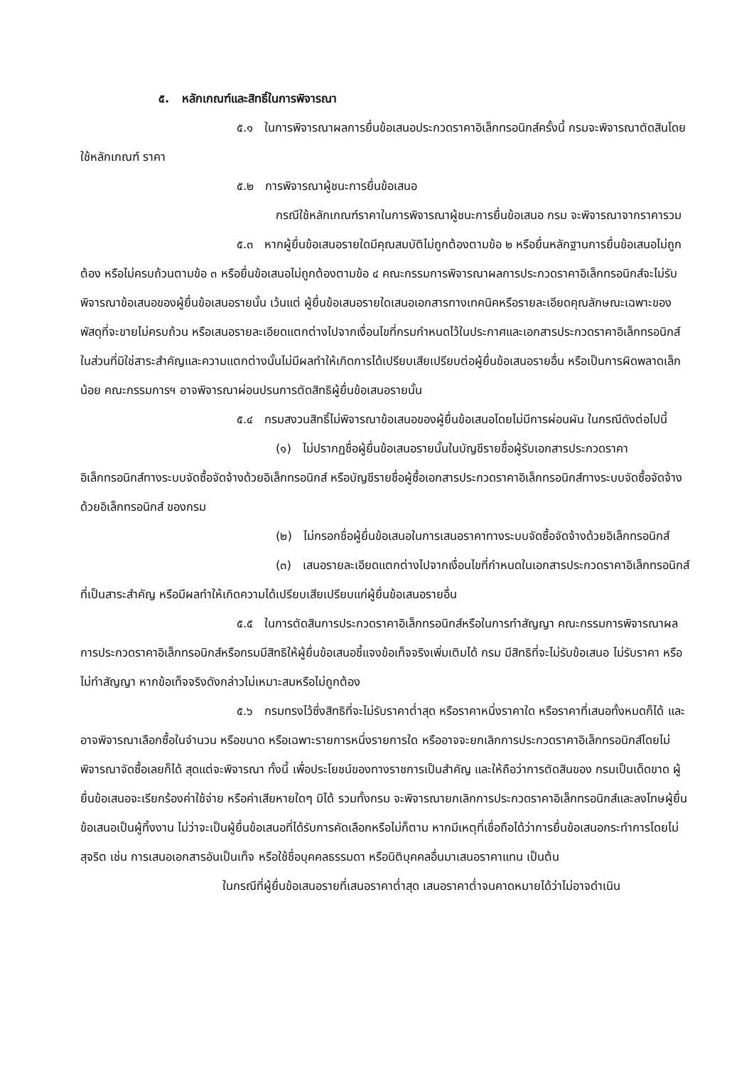๕. หลักเกณฑ์และสิทธิ์ในการพิจารณา
๕.๑ ในการพิจารณาผลการยื่นข้อเสนอประกวดราคาอิเล็กทรอนิกส์ครั้งนี้ กรมจะพิจารณาตัดสินโดยใช้หลักเกณฑ์ ราคา
๕.๒ การพิจารณาผู้ชนะการยื่นข้อเสนอ
กรณีใช้หลักเกณฑ์ราคาในการพิจารณาผู้ชนะการยื่นข้อเสนอ กรม จะพิจารณาจากราคารวม
๕.๓ หากผู้ยื่นข้อเสนอรายใดมีคุณสมบัติไม่ถูกต้องตามข้อ ๒ หรือยื่นหลักฐานการยื่นข้อเสนอไม่ถูกต้อง หรือไม่ครบถ้วนตามข้อ ๓ หรือยื่นข้อเสนอไม่ถูกต้องตามข้อ ๔ คณะกรรมการพิจารณาผลการประกวดราคาอิเล็กทรอนิกส์จะไม่รับพิจารณาข้อเสนอของผู้ยื่นข้อเสนอรายนั้น เว้นแต่ ผู้ยื่นข้อเสนอรายใดเสนอเอกสารทางเทคนิคหรือรายละเอียดคุณลักษณะเฉพาะของพัสดุที่จะขายไม่ครบถ้วน หรือเสนอรายละเอียดแตกต่างไปจากเงื่อนไขที่กรมกำหนดไว้ในประกาศและเอกสารประกวดราคาอิเล็กทรอนิกส์ ในส่วนที่มิใช่สาระสำคัญและความแตกต่างนั้นไม่มีผลทำให้เกิดการได้เปรียบเสียเปรียบต่อผู้ยื่นข้อเสนอรายอื่น หรือเป็นการผิดพลาดเล็กน้อย คณะกรรมการฯ อาจพิจารณาผ่อนปรนการตัดสิทธิผู้ยื่นข้อเสนอรายนั้น
๕.๔ กรมสงวนสิทธิ์ไม่พิจารณาข้อเสนอของผู้ยื่นข้อเสนอโดยไม่มีการผ่อนผัน ในกรณีดังต่อไปนี้
(๑) ไม่ปรากฏชื่อผู้ยื่นข้อเสนอรายนั้นในบัญชีรายชื่อผู้รับเอกสารประกวดราคาอิเล็กทรอนิกส์ทางระบบจัดซื้อจัดจ้างด้วยอิเล็กทรอนิกส์ หรือบัญชีรายชื่อผู้ซื้อเอกสารประกวดราคาอิเล็กทรอนิกส์ทางระบบจัดซื้อจัดจ้างด้วยอิเล็กทรอนิกส์ ของกรม
(๒) ไม่กรอกชื่อผู้ยื่นข้อเสนอในการเสนอราคาทางระบบจัดซื้อจัดจ้างด้วยอิเล็กทรอนิกส์
(๓) เสนอรายละเอียดแตกต่างไปจากเงื่อนไขที่กำหนดในเอกสารประกวดราคาอิเล็กทรอนิกส์ที่เป็นสาระสำคัญ หรือมีผลทำให้เกิดความได้เปรียบเสียเปรียบแก่ผู้ยื่นข้อเสนอรายอื่น
๕.๕ ในการตัดสินการประกวดราคาอิเล็กทรอนิกส์หรือในการทำสัญญา คณะกรรมการพิจารณาผลการประกวดราคาอิเล็กทรอนิกส์หรือกรมมีสิทธิให้ผู้ยื่นข้อเสนอชี้แจงข้อเท็จจริงเพิ่มเติมได้ กรม มีสิทธิที่จะไม่รับข้อเสนอ ไม่รับราคา หรือไม่ทำสัญญา หากข้อเท็จจริงดังกล่าวไม่เหมาะสมหรือไม่ถูกต้อง
๕.๖ กรมทรงไว้ซึ่งสิทธิที่จะไม่รับราคาต่ำสุด หรือราคาหนึ่งราคาใด หรือราคาที่เสนอทั้งหมดก็ได้ และอาจพิจารณาเลือกซื้อในจำนวน หรือขนาด หรือเฉพาะรายการหนึ่งรายการใด หรืออาจจะยกเลิกการประกวดราคาอิเล็กทรอนิกส์โดยไม่พิจารณาจัดซื้อเลยก็ได้ สุดแต่จะพิจารณา ทั้งนี้ เพื่อประโยชน์ของทางราชการเป็นสำคัญ และให้ถือว่าการตัดสินของ กรมเป็นเด็ดขาด ผู้ยื่นข้อเสนอจะเรียกร้องค่าใช้จ่าย หรือค่าเสียหายใดๆ มิได้ รวมทั้งกรม จะพิจารณายกเลิกการประกวดราคาอิเล็กทรอนิกส์และลงโทษผู้ยื่นข้อเสนอเป็นผู้ทิ้งงาน ไม่ว่าจะเป็นผู้ยื่นข้อเสนอที่ได้รับการคัดเลือกหรือไม่ก็ตาม หากมีเหตุที่เชื่อถือได้ว่าการยื่นข้อเสนอกระทำการโดยไม่สุจริต เช่น การเสนอเอกสารอันเป็นเท็จ หรือใช้ชื่อบุคคลธรรมดา หรือนิติบุคคลอื่นมาเสนอราคาแทน เป็นต้น
ในกรณีที่ผู้ยื่นข้อเสนอรายที่เสนอราคาต่ำสุด เสนอราคาต่ำจนคาดหมายได้ว่าไม่อาจดำเนิน